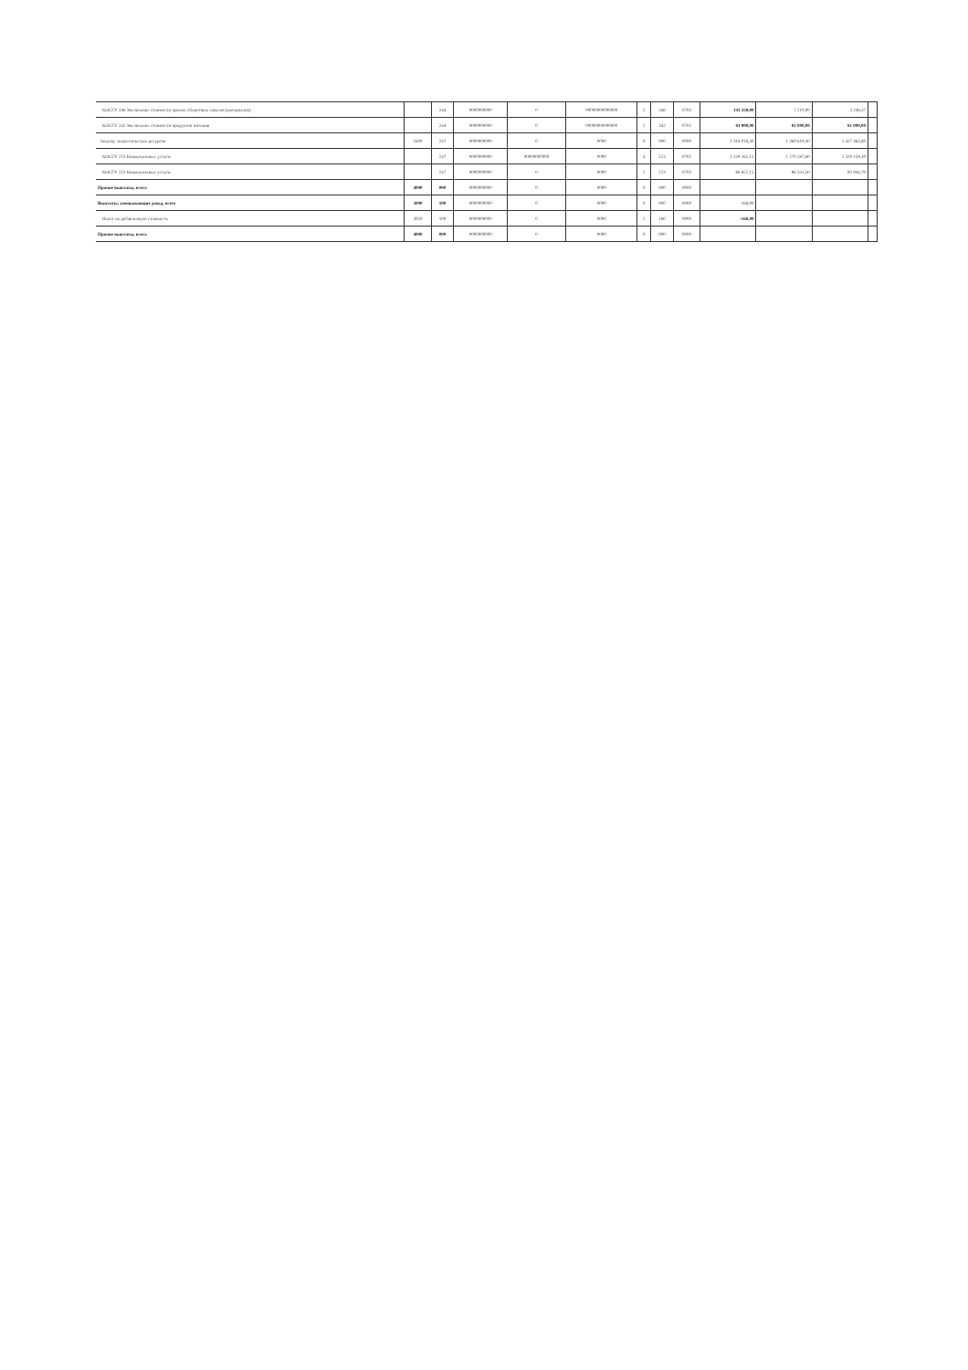| КОСГУ 346 Увеличение стоимости прочих оборотных запасов (материалов) | | 244 | 0000000000 | 0 | 00000000000000 | 2 | 346 | 0703 | 141 558,00 | 7 210,00 | 3 248,37 | |
| КОСГУ 342 Увеличение стоимости продуктов питания | | 244 | 0000000000 | 0 | 00000000000000 | 2 | 342 | 0702 | 81 000,00 | 81 000,00 | 81 000,00 | |
| Закупку энергетических ресурсов | 2600 | 247 | 0000000000 | 0 | 0000 | 0 | 000 | 0000 | 1 316 018,30 | 1 369 619,30 | 1 427 363,80 | |
| КОСГУ 223 Коммунальные услуги | | 247 | 0000000000 | 90000000000 | 0000 | 4 | 223 | 0702 | 1 229 161,15 | 1 270 287,60 | 1 329 159,10 | |
| КОСГУ 223 Коммунальные услуги | | 247 | 0000000000 | 0 | 0000 | 2 | 223 | 0703 | 86 857,15 | 96 331,50 | 95 944,70 | |
| Прочие выплаты, всего | 4000 | 000 | 0000000000 | 0 | 0000 | 0 | 000 | 0000 | | | | |
| Выплаты, уменьшающие доход, всего | 3000 | 100 | 0000000000 | 0 | 0000 | 0 | 000 | 0000 | -168,00 | | | |
| Налог на добавленную стоимость | 3020 | 100 | 0000000000 | 0 | 0000 | 2 | 180 | 0000 | -168,00 | | | |
| Прочие выплаты, всего | 4000 | 000 | 0000000000 | 0 | 0000 | 0 | 000 | 0000 | | | | |